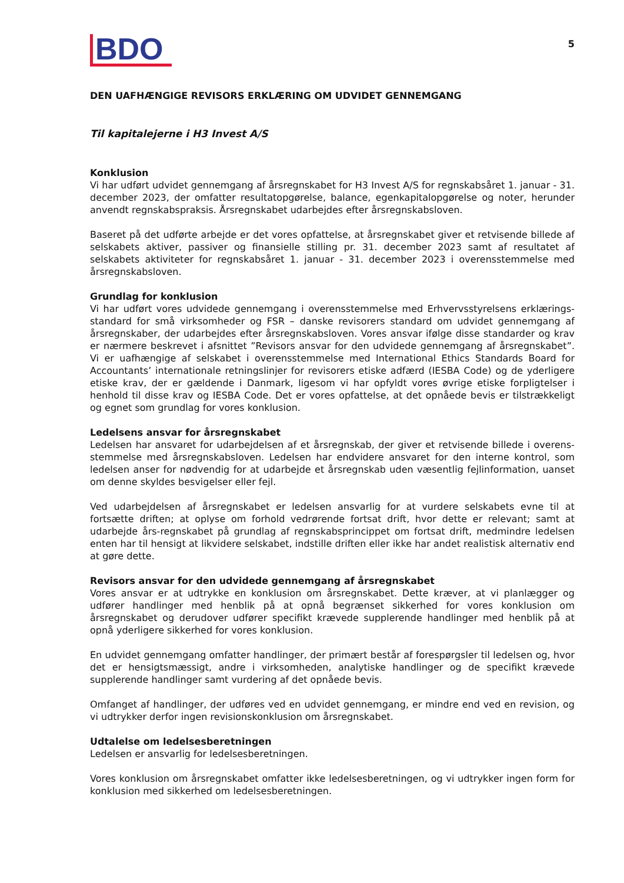BDO
5
DEN UAFHÆNGIGE REVISORS ERKLÆRING OM UDVIDET GENNEMGANG
Til kapitalejerne i H3 Invest A/S
Konklusion
Vi har udført udvidet gennemgang af årsregnskabet for H3 Invest A/S for regnskabsåret 1. januar - 31. december 2023, der omfatter resultatopgørelse, balance, egenkapitalopgørelse og noter, herunder anvendt regnskabspraksis. Årsregnskabet udarbejdes efter årsregnskabsloven.
Baseret på det udførte arbejde er det vores opfattelse, at årsregnskabet giver et retvisende billede af selskabets aktiver, passiver og finansielle stilling pr. 31. december 2023 samt af resultatet af selskabets aktiviteter for regnskabsåret 1. januar - 31. december 2023 i overensstemmelse med årsregnskabsloven.
Grundlag for konklusion
Vi har udført vores udvidede gennemgang i overensstemmelse med Erhvervsstyrelsens erklærings-standard for små virksomheder og FSR – danske revisorers standard om udvidet gennemgang af årsregnskaber, der udarbejdes efter årsregnskabsloven. Vores ansvar ifølge disse standarder og krav er nærmere beskrevet i afsnittet ”Revisors ansvar for den udvidede gennemgang af årsregnskabet”. Vi er uafhængige af selskabet i overensstemmelse med International Ethics Standards Board for Accountants’ internationale retningslinjer for revisorers etiske adfærd (IESBA Code) og de yderligere etiske krav, der er gældende i Danmark, ligesom vi har opfyldt vores øvrige etiske forpligtelser i henhold til disse krav og IESBA Code. Det er vores opfattelse, at det opnåede bevis er tilstrækkeligt og egnet som grundlag for vores konklusion.
Ledelsens ansvar for årsregnskabet
Ledelsen har ansvaret for udarbejdelsen af et årsregnskab, der giver et retvisende billede i overens-stemmelse med årsregnskabsloven. Ledelsen har endvidere ansvaret for den interne kontrol, som ledelsen anser for nødvendig for at udarbejde et årsregnskab uden væsentlig fejlinformation, uanset om denne skyldes besvigelser eller fejl.
Ved udarbejdelsen af årsregnskabet er ledelsen ansvarlig for at vurdere selskabets evne til at fortsætte driften; at oplyse om forhold vedrørende fortsat drift, hvor dette er relevant; samt at udarbejde års-regnskabet på grundlag af regnskabsprincippet om fortsat drift, medmindre ledelsen enten har til hensigt at likvidere selskabet, indstille driften eller ikke har andet realistisk alternativ end at gøre dette.
Revisors ansvar for den udvidede gennemgang af årsregnskabet
Vores ansvar er at udtrykke en konklusion om årsregnskabet. Dette kræver, at vi planlægger og udfører handlinger med henblik på at opnå begrænset sikkerhed for vores konklusion om årsregnskabet og derudover udfører specifikt krævede supplerende handlinger med henblik på at opnå yderligere sikkerhed for vores konklusion.
En udvidet gennemgang omfatter handlinger, der primært består af forespørgsler til ledelsen og, hvor det er hensigtsmæssigt, andre i virksomheden, analytiske handlinger og de specifikt krævede supplerende handlinger samt vurdering af det opnåede bevis.
Omfanget af handlinger, der udføres ved en udvidet gennemgang, er mindre end ved en revision, og vi udtrykker derfor ingen revisionskonklusion om årsregnskabet.
Udtalelse om ledelsesberetningen
Ledelsen er ansvarlig for ledelsesberetningen.
Vores konklusion om årsregnskabet omfatter ikke ledelsesberetningen, og vi udtrykker ingen form for konklusion med sikkerhed om ledelsesberetningen.